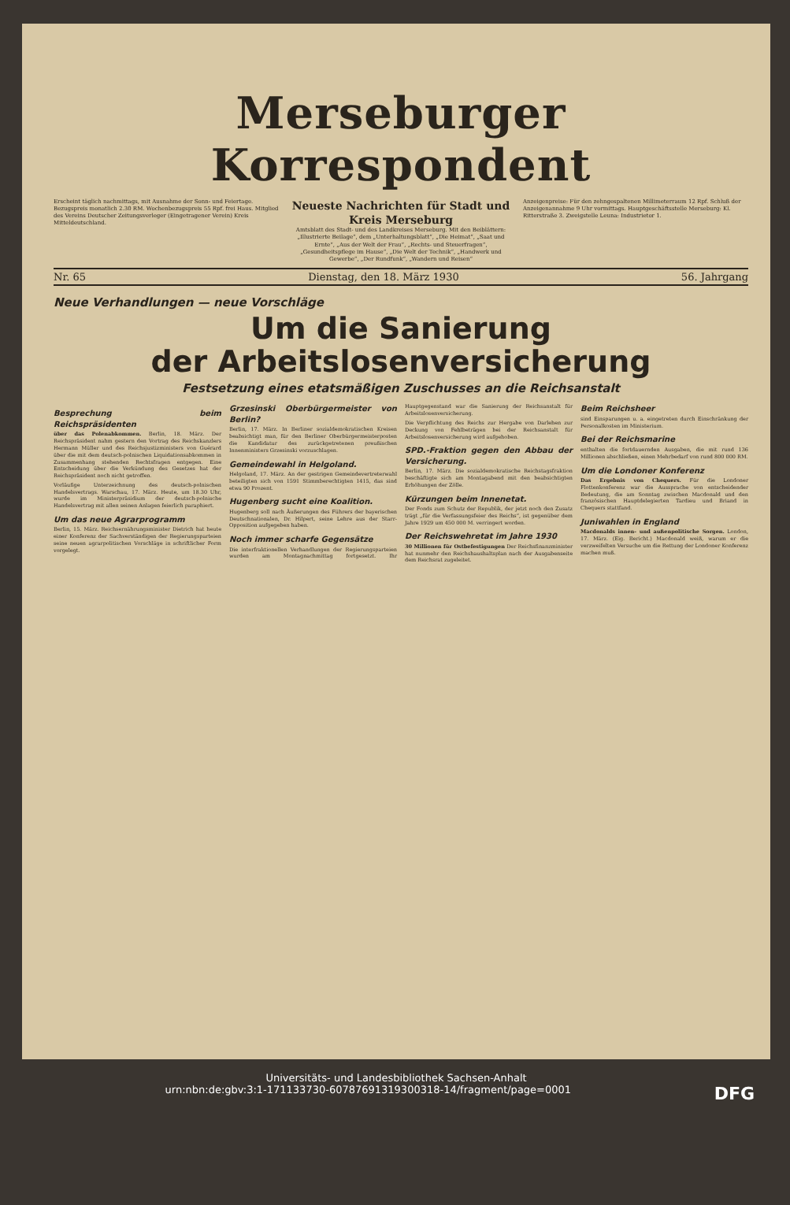Merseburger Korrespondent
Erscheint täglich nachmittags, mit Ausnahme der Sonn- und Feiertage. Bezugspreis monatlich 2.30 RM. Wochenbezugspreis 55 Rpf. frei Haus. Mitglied des Vereins Deutscher Zeitungsverleger (Eingetragener Verein) Kreis Mitteldeutschland.
Neueste Nachrichten für Stadt und Kreis Merseburg
Amtsblatt des Stadt- und des Landkreises Merseburg. Mit den Beiblättern: „Illustrierte Beilage“, dem „Unterhaltungsblatt“, „Die Heimat“, „Saat und Ernte“, „Aus der Welt der Frau“, „Rechts- und Steuerfragen“, „Gesundheitspflege im Hause“, „Die Welt der Technik“, „Handwerk und Gewerbe“, „Der Rundfunk“, „Wandern und Reisen“
Anzeigenpreise: Für den zehngespaltenen Millimeterraum 12 Rpf. Schluß der Anzeigenannahme 9 Uhr vormittags. Hauptgeschäftsstelle Merseburg: Kl. Ritterstraße 3. Zweigstelle Leuna: Industrietor 1.
Nr. 65 Dienstag, den 18. März 1930 56. Jahrgang
Neue Verhandlungen — neue Vorschläge
Um die Sanierung
der Arbeitslosenversicherung
Festsetzung eines etatsmäßigen Zuschusses an die Reichsanstalt
Besprechung beim Reichspräsidenten
über das Polenabkommen. Berlin, 18. März. Der Reichspräsident nahm gestern den Vortrag des Reichskanzlers Hermann Müller und des Reichsjustizministers von Guérard über die mit dem deutsch-polnischen Liquidationsabkommen in Zusammenhang stehenden Rechtsfragen entgegen. Eine Entscheidung über die Verkündung des Gesetzes hat der Reichspräsident noch nicht getroffen.
Vorläufige Unterzeichnung des deutsch-polnischen Handelsvertrags. Warschau, 17. März. Heute, um 18.30 Uhr, wurde im Ministerpräsidium der deutsch-polnische Handelsvertrag mit allen seinen Anlagen feierlich paraphiert.
Um das neue Agrarprogramm
Berlin, 15. März. Reichsernährungsminister Dietrich hat heute einer Konferenz der Sachverständigen der Regierungsparteien seine neuen agrarpolitischen Vorschläge in schriftlicher Form vorgelegt.
Grzesinski Oberbürgermeister von Berlin?
Berlin, 17. März. In Berliner sozialdemokratischen Kreisen beabsichtigt man, für den Berliner Oberbürgermeisterposten die Kandidatur des zurückgetretenen preußischen Innenministers Grzesinski vorzuschlagen.
Gemeindewahl in Helgoland.
Helgoland, 17. März. An der gestrigen Gemeindevertreterwahl beteiligten sich von 1591 Stimmberechtigten 1415, das sind etwa 90 Prozent.
Hugenberg sucht eine Koalition.
Hugenberg soll nach Äußerungen des Führers der bayerischen Deutschnationalen, Dr. Hilpert, seine Lehre aus der Starr-Opposition aufgegeben haben.
Noch immer scharfe Gegensätze
Die interfraktionellen Verhandlungen der Regierungsparteien wurden am Montagnachmittag fortgesetzt. Ihr Hauptgegenstand war die Sanierung der Reichsanstalt für Arbeitslosenversicherung.
Die Verpflichtung des Reichs zur Hergabe von Darlehen zur Deckung von Fehlbeträgen bei der Reichsanstalt für Arbeitslosenversicherung wird aufgehoben.
SPD.-Fraktion gegen den Abbau der Versicherung.
Berlin, 17. März. Die sozialdemokratische Reichstagsfraktion beschäftigte sich am Montagabend mit den beabsichtigten Erhöhungen der Zölle.
Kürzungen beim Innenetat.
Der Fonds zum Schutz der Republik, der jetzt noch den Zusatz trägt „für die Verfassungsfeier des Reichs“, ist gegenüber dem Jahre 1929 um 450 000 M. verringert worden.
Der Reichswehretat im Jahre 1930
30 Millionen für Ostbefestigungen Der Reichsfinanzminister hat nunmehr den Reichshaushaltsplan nach der Ausgabenseite dem Reichsrat zugeleitet.
Beim Reichsheer
sind Einsparungen u. a. eingetreten durch Einschränkung der Personalkosten im Ministerium.
Bei der Reichsmarine
enthalten die fortdauernden Ausgaben, die mit rund 136 Millionen abschließen, einen Mehrbedarf von rund 800 000 RM.
Um die Londoner Konferenz
Das Ergebnis von Chequers. Für die Londoner Flottenkonferenz war die Aussprache von entscheidender Bedeutung, die am Sonntag zwischen Macdonald und den französischen Hauptdelegierten Tardieu und Briand in Chequers stattfand.
Juniwahlen in England
Macdonalds innen- und außenpolitische Sorgen. London, 17. März. (Eig. Bericht.) Macdonald weiß, warum er die verzweifelten Versuche um die Rettung der Londoner Konferenz machen muß.
Universitäts- und Landesbibliothek Sachsen-Anhalt
urn:nbn:de:gbv:3:1-171133730-60787691319300318-14/fragment/page=0001 DFG